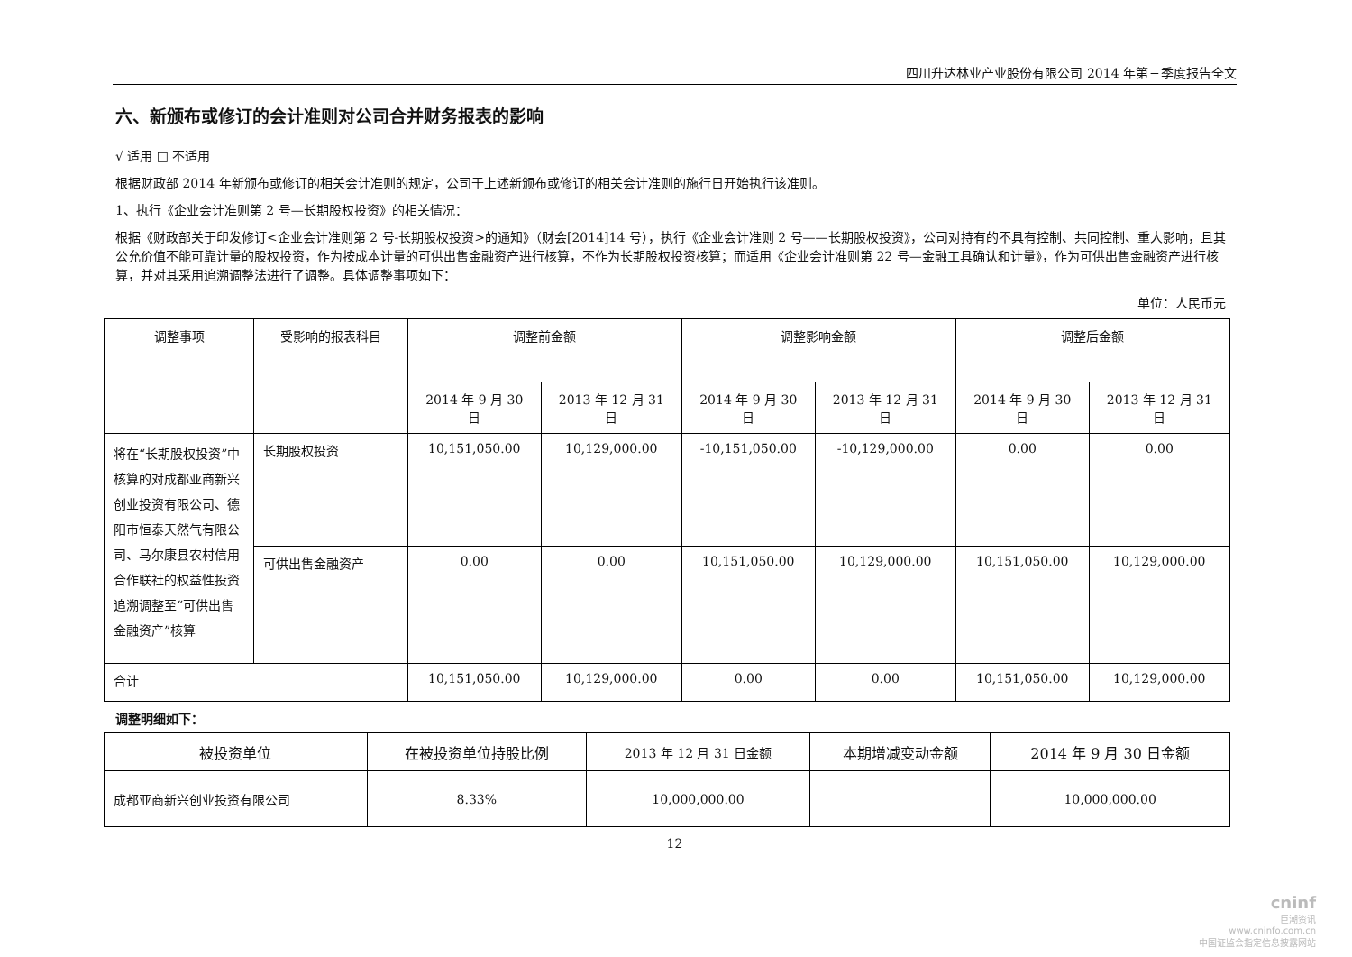四川升达林业产业股份有限公司 2014 年第三季度报告全文
六、新颁布或修订的会计准则对公司合并财务报表的影响
√ 适用 □ 不适用
根据财政部 2014 年新颁布或修订的相关会计准则的规定，公司于上述新颁布或修订的相关会计准则的施行日开始执行该准则。
1、执行《企业会计准则第 2 号—长期股权投资》的相关情况：
根据《财政部关于印发修订<企业会计准则第 2 号-长期股权投资>的通知》（财会[2014]14 号），执行《企业会计准则 2 号——长期股权投资》，公司对持有的不具有控制、共同控制、重大影响，且其公允价值不能可靠计量的股权投资，作为按成本计量的可供出售金融资产进行核算，不作为长期股权投资核算；而适用《企业会计准则第 22 号—金融工具确认和计量》，作为可供出售金融资产进行核算，并对其采用追溯调整法进行了调整。具体调整事项如下：
单位：人民币元
| 调整事项 | 受影响的报表科目 | 调整前金额 | | 调整影响金额 | | 调整后金额 | |
| --- | --- | --- | --- | --- | --- | --- | --- |
| | | 2014 年 9 月 30 日 | 2013 年 12 月 31 日 | 2014 年 9 月 30 日 | 2013 年 12 月 31 日 | 2014 年 9 月 30 日 | 2013 年 12 月 31 日 |
| 将在“长期股权投资”中核算的对成都亚商新兴创业投资有限公司、德阳市恒泰天然气有限公司、马尔康县农村信用合作联社的权益性投资追溯调整至“可供出售金融资产”核算 | 长期股权投资 | 10,151,050.00 | 10,129,000.00 | -10,151,050.00 | -10,129,000.00 | 0.00 | 0.00 |
| | 可供出售金融资产 | 0.00 | 0.00 | 10,151,050.00 | 10,129,000.00 | 10,151,050.00 | 10,129,000.00 |
| 合计 | | 10,151,050.00 | 10,129,000.00 | 0.00 | 0.00 | 10,151,050.00 | 10,129,000.00 |
调整明细如下：
| 被投资单位 | 在被投资单位持股比例 | 2013 年 12 月 31 日金额 | 本期增减变动金额 | 2014 年 9 月 30 日金额 |
| --- | --- | --- | --- | --- |
| 成都亚商新兴创业投资有限公司 | 8.33% | 10,000,000.00 | | 10,000,000.00 |
12
cninf
巨潮资讯
www.cninfo.com.cn
中国证监会指定信息披露网站